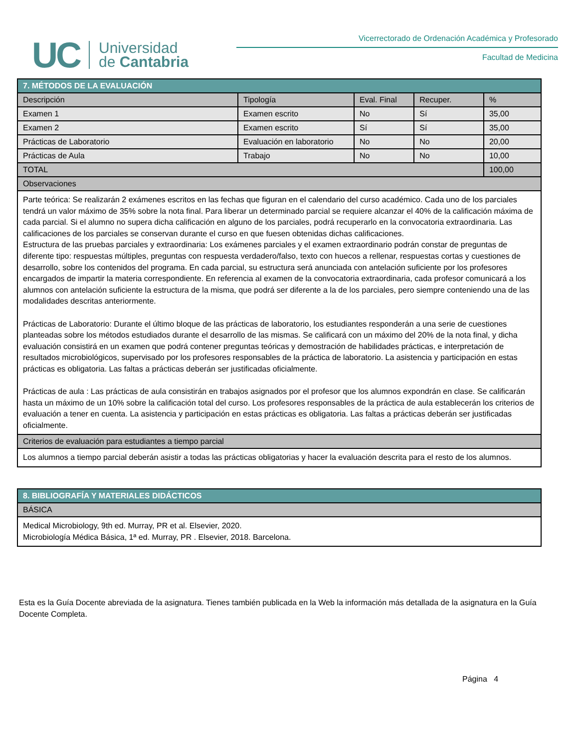UC
Universidad
de Cantabria
Vicerrectorado de Ordenación Académica y Profesorado
Facultad de Medicina
| 7. MÉTODOS DE LA EVALUACIÓN | | | | |
| --- | --- | --- | --- | --- |
| Descripción | Tipología | Eval. Final | Recuper. | % |
| Examen 1 | Examen escrito | No | Sí | 35,00 |
| Examen 2 | Examen escrito | Sí | Sí | 35,00 |
| Prácticas de Laboratorio | Evaluación en laboratorio | No | No | 20,00 |
| Prácticas de Aula | Trabajo | No | No | 10,00 |
| TOTAL | | | | 100,00 |
| Observaciones | | | | |
| Parte teórica: Se realizarán 2 exámenes escritos en las fechas que figuran en el calendario del curso académico. Cada uno de los parciales tendrá un valor máximo de 35% sobre la nota final. Para liberar un determinado parcial se requiere alcanzar el 40% de la calificación máxima de cada parcial. Si el alumno no supera dicha calificación en alguno de los parciales, podrá recuperarlo en la convocatoria extraordinaria. Las calificaciones de los parciales se conservan durante el curso en que fuesen obtenidas dichas calificaciones. Estructura de las pruebas parciales y extraordinaria: Los exámenes parciales y el examen extraordinario podrán constar de preguntas de diferente tipo: respuestas múltiples, preguntas con respuesta verdadero/falso, texto con huecos a rellenar, respuestas cortas y cuestiones de desarrollo, sobre los contenidos del programa. En cada parcial, su estructura será anunciada con antelación suficiente por los profesores encargados de impartir la materia correspondiente. En referencia al examen de la convocatoria extraordinaria, cada profesor comunicará a los alumnos con antelación suficiente la estructura de la misma, que podrá ser diferente a la de los parciales, pero siempre conteniendo una de las modalidades descritas anteriormente. Prácticas de Laboratorio: Durante el último bloque de las prácticas de laboratorio, los estudiantes responderán a una serie de cuestiones planteadas sobre los métodos estudiados durante el desarrollo de las mismas. Se calificará con un máximo del 20% de la nota final, y dicha evaluación consistirá en un examen que podrá contener preguntas teóricas y demostración de habilidades prácticas, e interpretación de resultados microbiológicos, supervisado por los profesores responsables de la práctica de laboratorio. La asistencia y participación en estas prácticas es obligatoria. Las faltas a prácticas deberán ser justificadas oficialmente. Prácticas de aula : Las prácticas de aula consistirán en trabajos asignados por el profesor que los alumnos expondrán en clase. Se calificarán hasta un máximo de un 10% sobre la calificación total del curso. Los profesores responsables de la práctica de aula establecerán los criterios de evaluación a tener en cuenta. La asistencia y participación en estas prácticas es obligatoria. Las faltas a prácticas deberán ser justificadas oficialmente. | | | | |
| Criterios de evaluación para estudiantes a tiempo parcial | | | | |
| Los alumnos a tiempo parcial deberán asistir a todas las prácticas obligatorias y hacer la evaluación descrita para el resto de los alumnos. | | | | |
| 8. BIBLIOGRAFÍA Y MATERIALES DIDÁCTICOS |
| --- |
| BÁSICA |
| Medical Microbiology, 9th ed. Murray, PR et al. Elsevier, 2020. Microbiología Médica Básica, 1ª ed. Murray, PR . Elsevier, 2018. Barcelona. |
Esta es la Guía Docente abreviada de la asignatura. Tienes también publicada en la Web la información más detallada de la asignatura en la Guía Docente Completa.
Página 4